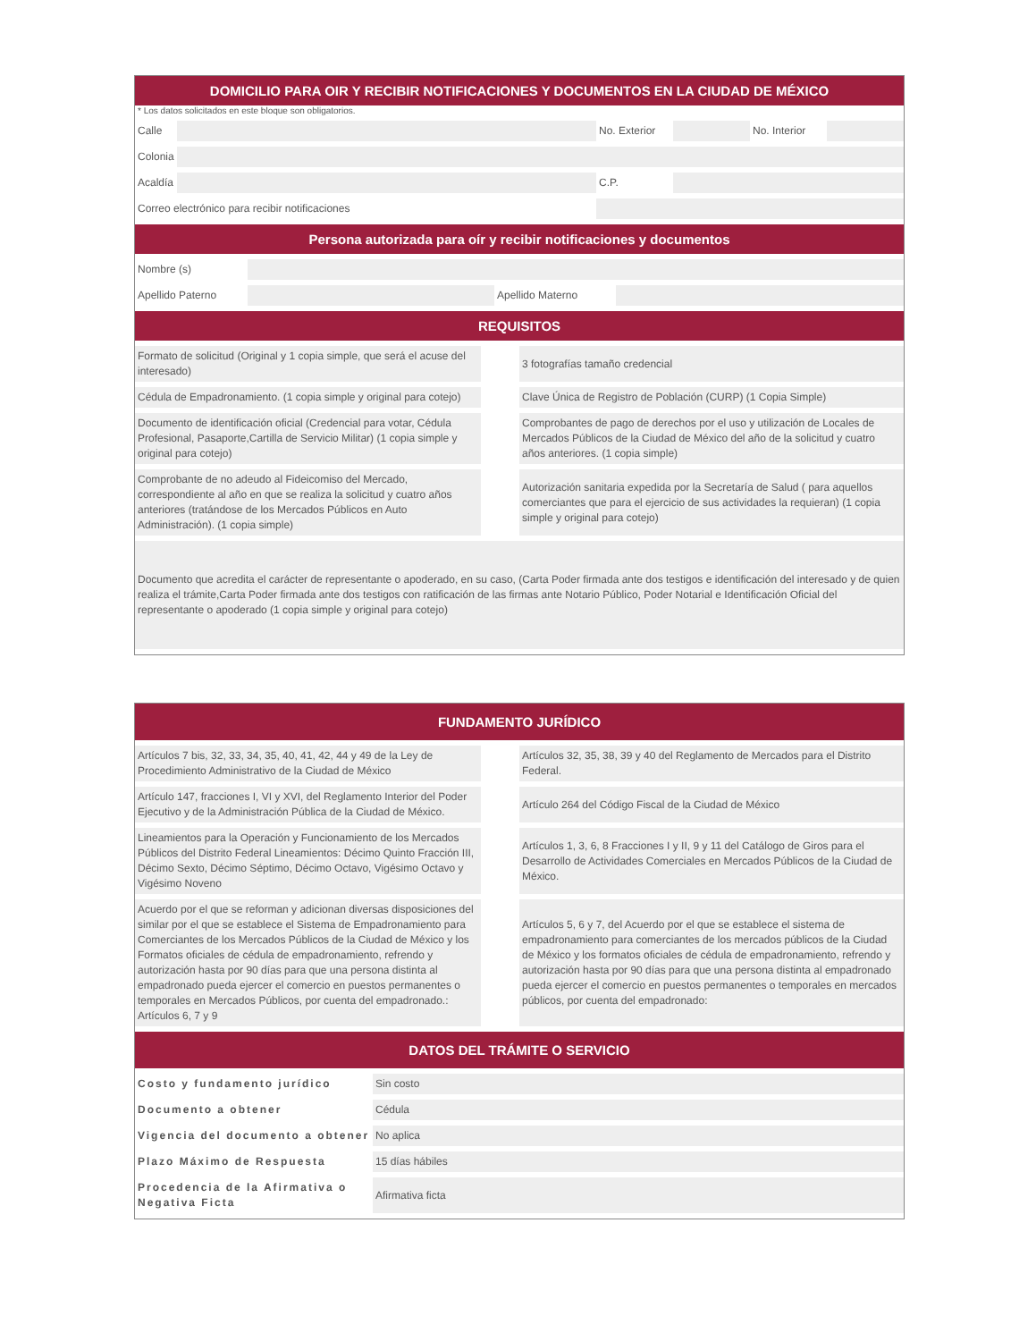DOMICILIO PARA OIR Y RECIBIR NOTIFICACIONES Y DOCUMENTOS EN LA CIUDAD DE MÉXICO
* Los datos solicitados en este bloque son obligatorios.
| Calle | | | No. Exterior | | No. Interior | |
| Colonia | | | | | | |
| Acaldía | | | C.P. | | | |
| Correo electrónico para recibir notificaciones | | | | | | |
Persona autorizada para oír y recibir notificaciones y documentos
| Nombre (s) | | | |
| Apellido Paterno | | Apellido Materno | |
REQUISITOS
| Formato de solicitud (Original y 1 copia simple, que será el acuse del interesado) | | 3 fotografías tamaño credencial |
| Cédula de Empadronamiento. (1 copia simple y original para cotejo) | | Clave Única de Registro de Población (CURP) (1 Copia Simple) |
| Documento de identificación oficial (Credencial para votar, Cédula Profesional, Pasaporte,Cartilla de Servicio Militar) (1 copia simple y original para cotejo) | | Comprobantes de pago de derechos por el uso y utilización de Locales de Mercados Públicos de la Ciudad de México del año de la solicitud y cuatro años anteriores. (1 copia simple) |
| Comprobante de no adeudo al Fideicomiso del Mercado, correspondiente al año en que se realiza la solicitud y cuatro años anteriores (tratándose de los Mercados Públicos en Auto Administración). (1 copia simple) | | Autorización sanitaria expedida por la Secretaría de Salud ( para aquellos comerciantes que para el ejercicio de sus actividades la requieran) (1 copia simple y original para cotejo) |
| Documento que acredita el carácter de representante o apoderado, en su caso, (Carta Poder firmada ante dos testigos e identificación del interesado y de quien realiza el trámite,Carta Poder firmada ante dos testigos con ratificación de las firmas ante Notario Público, Poder Notarial e Identificación Oficial del representante o apoderado (1 copia simple y original para cotejo) | | |
FUNDAMENTO JURÍDICO
| Artículos 7 bis, 32, 33, 34, 35, 40, 41, 42, 44 y 49 de la Ley de Procedimiento Administrativo de la Ciudad de México | | Artículos 32, 35, 38, 39 y 40 del Reglamento de Mercados para el Distrito Federal. |
| Artículo 147, fracciones I, VI y XVI, del Reglamento Interior del Poder Ejecutivo y de la Administración Pública de la Ciudad de México. | | Artículo 264 del Código Fiscal de la Ciudad de México |
| Lineamientos para la Operación y Funcionamiento de los Mercados Públicos del Distrito Federal Lineamientos: Décimo Quinto Fracción III, Décimo Sexto, Décimo Séptimo, Décimo Octavo, Vigésimo Octavo y Vigésimo Noveno | | Artículos 1, 3, 6, 8 Fracciones I y II, 9 y 11 del Catálogo de Giros para el Desarrollo de Actividades Comerciales en Mercados Públicos de la Ciudad de México. |
| Acuerdo por el que se reforman y adicionan diversas disposiciones del similar por el que se establece el Sistema de Empadronamiento para Comerciantes de los Mercados Públicos de la Ciudad de México y los Formatos oficiales de cédula de empadronamiento, refrendo y autorización hasta por 90 días para que una persona distinta al empadronado pueda ejercer el comercio en puestos permanentes o temporales en Mercados Públicos, por cuenta del empadronado.: Artículos 6, 7 y 9 | | Artículos 5, 6 y 7, del Acuerdo por el que se establece el sistema de empadronamiento para comerciantes de los mercados públicos de la Ciudad de México y los formatos oficiales de cédula de empadronamiento, refrendo y autorización hasta por 90 días para que una persona distinta al empadronado pueda ejercer el comercio en puestos permanentes o temporales en mercados públicos, por cuenta del empadronado: |
DATOS DEL TRÁMITE O SERVICIO
| Costo y fundamento jurídico | Sin costo |
| Documento a obtener | Cédula |
| Vigencia del documento a obtener | No aplica |
| Plazo Máximo de Respuesta | 15 días hábiles |
| Procedencia de la Afirmativa o Negativa Ficta | Afirmativa ficta |